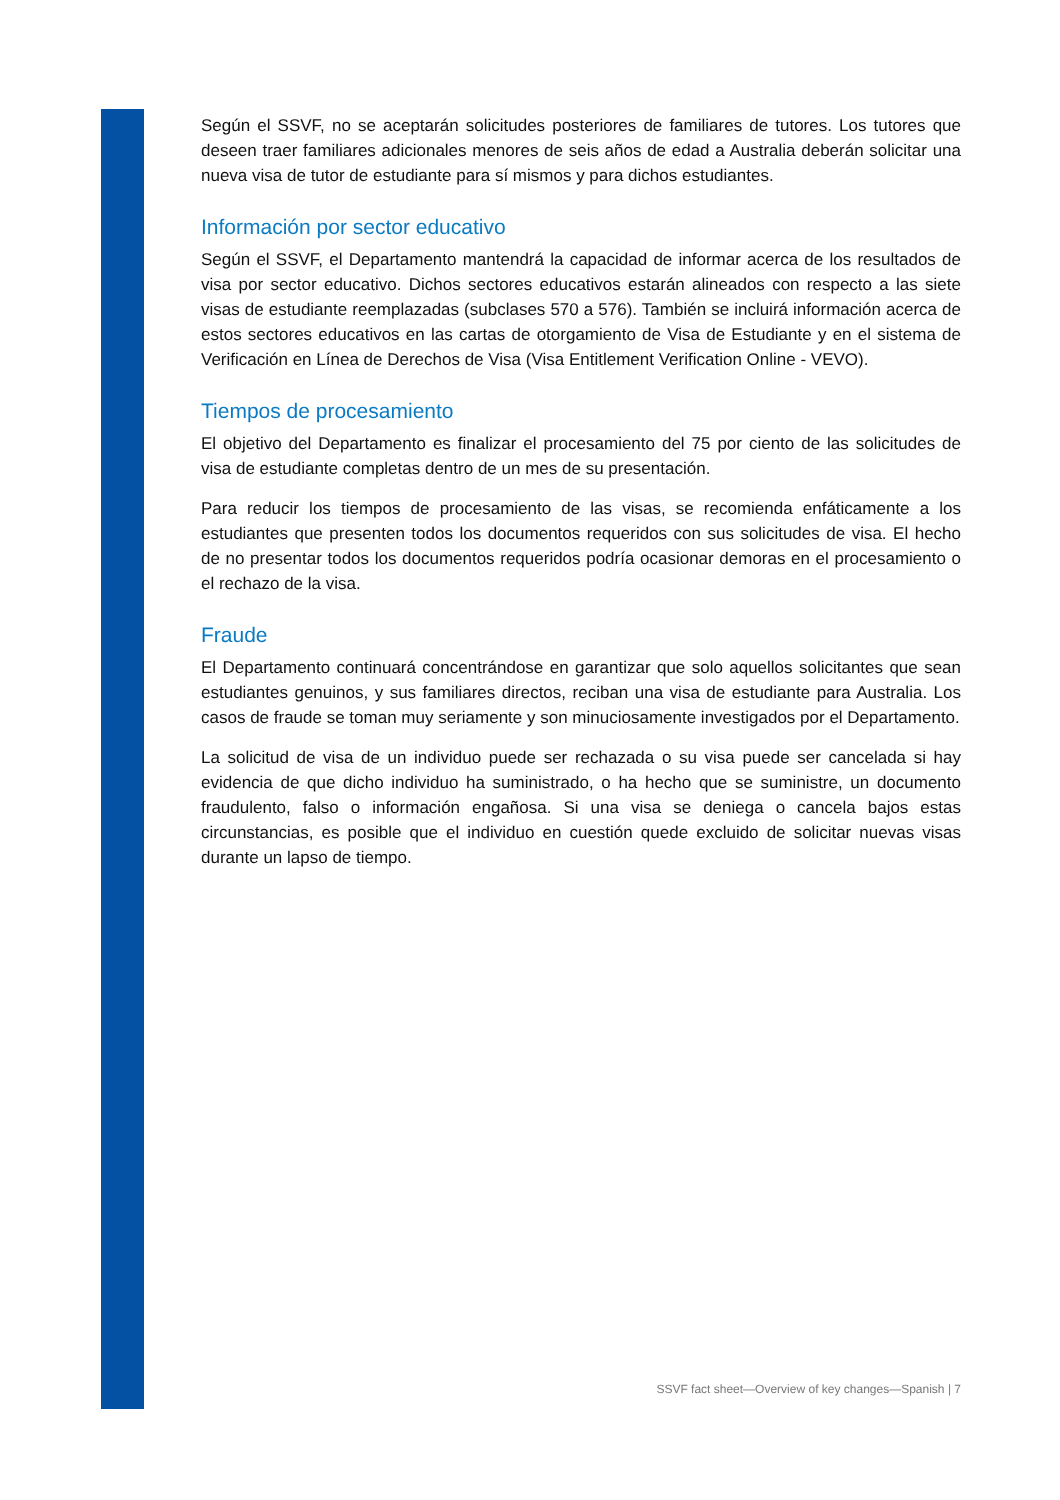Según el SSVF, no se aceptarán solicitudes posteriores de familiares de tutores. Los tutores que deseen traer familiares adicionales menores de seis años de edad a Australia deberán solicitar una nueva visa de tutor de estudiante para sí mismos y para dichos estudiantes.
Información por sector educativo
Según el SSVF, el Departamento mantendrá la capacidad de informar acerca de los resultados de visa por sector educativo. Dichos sectores educativos estarán alineados con respecto a las siete visas de estudiante reemplazadas (subclases 570 a 576). También se incluirá información acerca de estos sectores educativos en las cartas de otorgamiento de Visa de Estudiante y en el sistema de Verificación en Línea de Derechos de Visa (Visa Entitlement Verification Online - VEVO).
Tiempos de procesamiento
El objetivo del Departamento es finalizar el procesamiento del 75 por ciento de las solicitudes de visa de estudiante completas dentro de un mes de su presentación.
Para reducir los tiempos de procesamiento de las visas, se recomienda enfáticamente a los estudiantes que presenten todos los documentos requeridos con sus solicitudes de visa. El hecho de no presentar todos los documentos requeridos podría ocasionar demoras en el procesamiento o el rechazo de la visa.
Fraude
El Departamento continuará concentrándose en garantizar que solo aquellos solicitantes que sean estudiantes genuinos, y sus familiares directos, reciban una visa de estudiante para Australia. Los casos de fraude se toman muy seriamente y son minuciosamente investigados por el Departamento.
La solicitud de visa de un individuo puede ser rechazada o su visa puede ser cancelada si hay evidencia de que dicho individuo ha suministrado, o ha hecho que se suministre, un documento fraudulento, falso o información engañosa. Si una visa se deniega o cancela bajos estas circunstancias, es posible que el individuo en cuestión quede excluido de solicitar nuevas visas durante un lapso de tiempo.
SSVF fact sheet—Overview of key changes—Spanish | 7